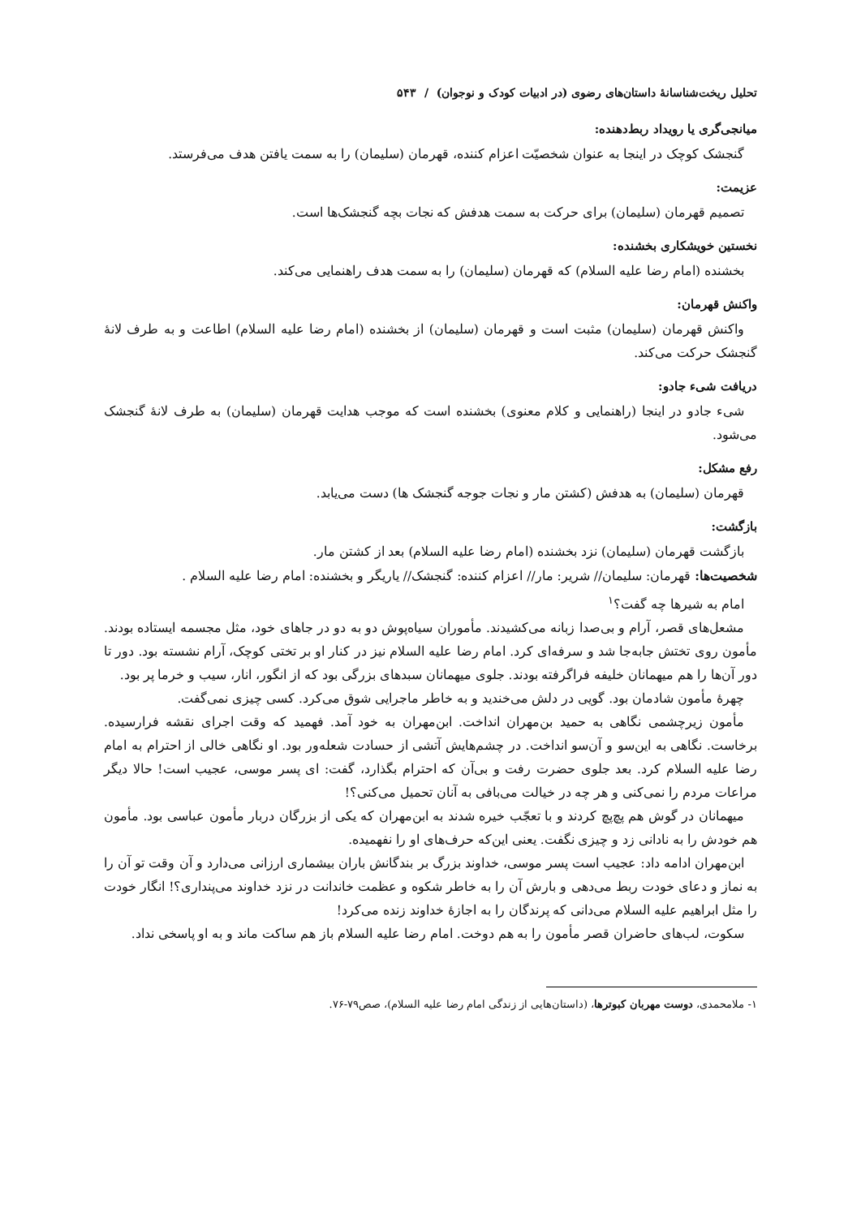تحلیل ریخت‌شناسانهٔ داستان‌های رضوی (در ادبیات کودک و نوجوان) / ۵۴۳
میانجی‌گری یا رویداد ربط‌دهنده:
گنجشک کوچک در اینجا به عنوان شخصیّت اعزام کننده، قهرمان (سلیمان) را به سمت یافتن هدف می‌فرستد.
عزیمت:
تصمیم قهرمان (سلیمان) برای حرکت به سمت هدفش که نجات بچه گنجشک‌ها است.
نخستین خویشکاری بخشنده:
بخشنده (امام رضا علیه السلام) که قهرمان (سلیمان) را به سمت هدف راهنمایی می‌کند.
واکنش قهرمان:
واکنش قهرمان (سلیمان) مثبت است و قهرمان (سلیمان) از بخشنده (امام رضا علیه السلام) اطاعت و به طرف لانهٔ گنجشک حرکت می‌کند.
دریافت شیء جادو:
شیء جادو در اینجا (راهنمایی و کلام معنوی) بخشنده است که موجب هدایت قهرمان (سلیمان) به طرف لانهٔ گنجشک می‌شود.
رفع مشکل:
قهرمان (سلیمان) به هدفش (کشتن مار و نجات جوجه گنجشک ها) دست می‌یابد.
بازگشت:
بازگشت قهرمان (سلیمان) نزد بخشنده (امام رضا علیه السلام) بعد از کشتن مار.
شخصیت‌ها: قهرمان: سلیمان// شریر: مار// اعزام کننده: گنجشک// یاریگر و بخشنده: امام رضا علیه السلام .
امام به شیرها چه گفت؟<sup>۱</sup>
مشعل‌های قصر، آرام و بی‌صدا زبانه می‌کشیدند. مأموران سیاه‌پوش دو به دو در جاهای خود، مثل مجسمه ایستاده بودند. مأمون روی تختش جابه‌جا شد و سرفه‌ای کرد. امام رضا علیه السلام نیز در کنار او بر تختی کوچک، آرام نشسته بود. دور تا دور آن‌ها را هم میهمانان خلیفه فراگرفته بودند. جلوی میهمانان سبدهای بزرگی بود که از انگور، انار، سیب و خرما پر بود.
چهرهٔ مأمون شادمان بود. گویی در دلش می‌خندید و به خاطر ماجرایی شوق می‌کرد. کسی چیزی نمی‌گفت.
مأمون زیرچشمی نگاهی به حمید بن‌مهران انداخت. ابن‌مهران به خود آمد. فهمید که وقت اجرای نقشه فرارسیده. برخاست. نگاهی به این‌سو و آن‌سو انداخت. در چشم‌هایش آتشی از حسادت شعله‌ور بود. او نگاهی خالی از احترام به امام رضا علیه السلام کرد. بعد جلوی حضرت رفت و بی‌آن که احترام بگذارد، گفت: ای پسر موسی، عجیب است! حالا دیگر مراعات مردم را نمی‌کنی و هر چه در خیالت می‌بافی به آنان تحمیل می‌کنی؟!
میهمانان در گوش هم پچ‌پچ کردند و با تعجّب خیره شدند به ابن‌مهران که یکی از بزرگان دربار مأمون عباسی بود. مأمون هم خودش را به نادانی زد و چیزی نگفت. یعنی این‌که حرف‌های او را نفهمیده.
ابن‌مهران ادامه داد: عجیب است پسر موسی، خداوند بزرگ بر بندگانش باران بیشماری ارزانی می‌دارد و آن وقت تو آن را به نماز و دعای خودت ربط می‌دهی و بارش آن را به خاطر شکوه و عظمت خاندانت در نزد خداوند می‌پنداری؟! انگار خودت را مثل ابراهیم علیه السلام می‌دانی که پرندگان را به اجازهٔ خداوند زنده می‌کرد!
سکوت، لب‌های حاضران قصر مأمون را به هم دوخت. امام رضا علیه السلام باز هم ساکت ماند و به او پاسخی نداد.
۱- ملامحمدی، دوست مهربان کبوترها، (داستان‌هایی از زندگی امام رضا علیه السلام)، صص۷۹-۷۶.